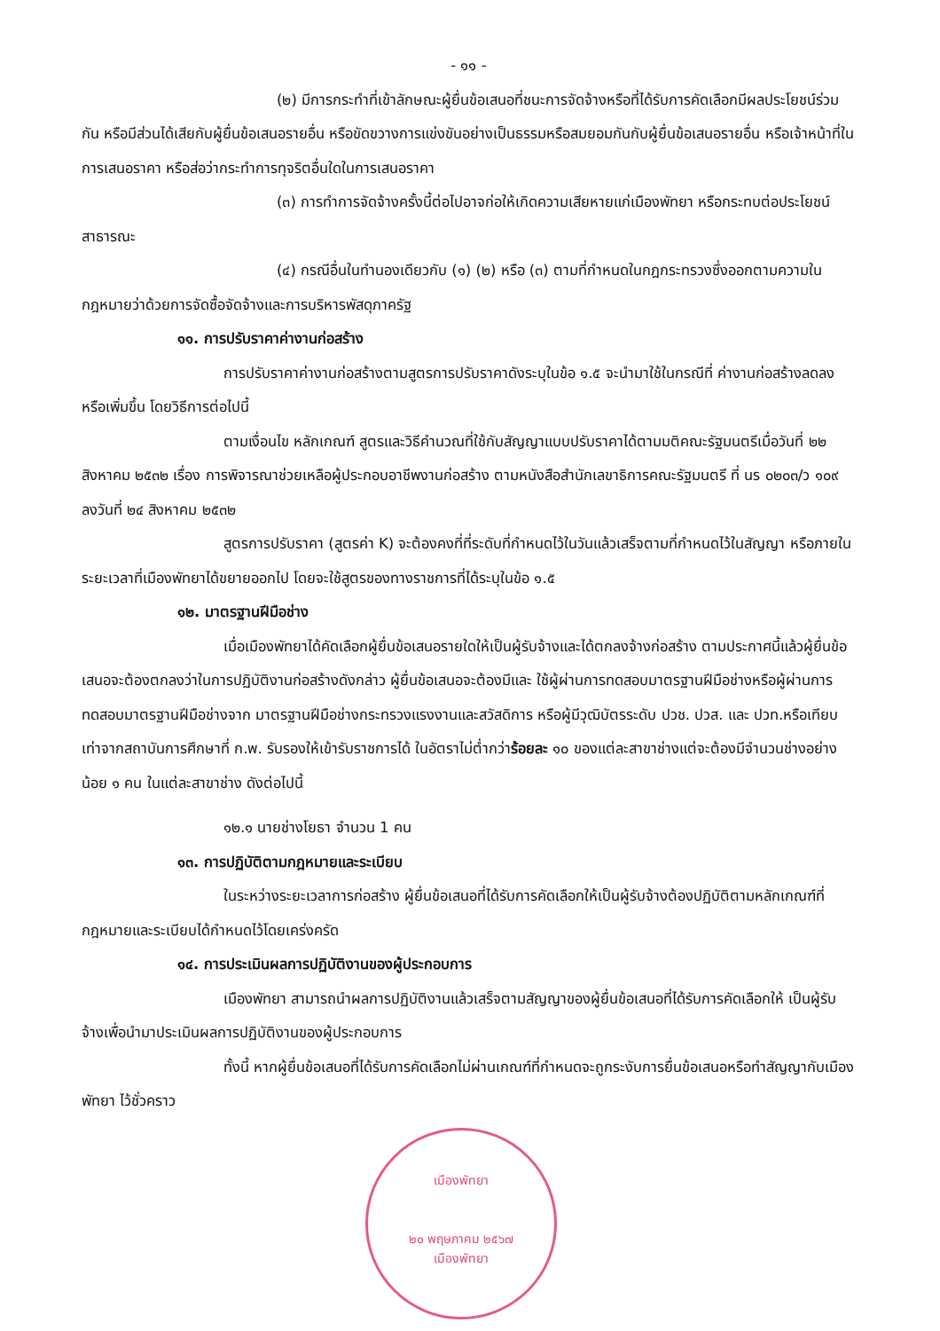- ๑๑ -
(๒) มีการกระทำที่เข้าลักษณะผู้ยื่นข้อเสนอที่ชนะการจัดจ้างหรือที่ได้รับการคัดเลือกมีผลประโยชน์ร่วมกัน หรือมีส่วนได้เสียกับผู้ยื่นข้อเสนอรายอื่น หรือขัดขวางการแข่งขันอย่างเป็นธรรมหรือสมยอมกันกับผู้ยื่นข้อเสนอรายอื่น หรือเจ้าหน้าที่ในการเสนอราคา หรือส่อว่ากระทำการทุจริตอื่นใดในการเสนอราคา
(๓) การทำการจัดจ้างครั้งนี้ต่อไปอาจก่อให้เกิดความเสียหายแก่เมืองพัทยา หรือกระทบต่อประโยชน์สาธารณะ
(๔) กรณีอื่นในทำนองเดียวกับ (๑) (๒) หรือ (๓) ตามที่กำหนดในกฎกระทรวงซึ่งออกตามความในกฎหมายว่าด้วยการจัดซื้อจัดจ้างและการบริหารพัสดุภาครัฐ
๑๑. การปรับราคาค่างานก่อสร้าง
การปรับราคาค่างานก่อสร้างตามสูตรการปรับราคาดังระบุในข้อ ๑.๕ จะนำมาใช้ในกรณีที่ ค่างานก่อสร้างลดลงหรือเพิ่มขึ้น โดยวิธีการต่อไปนี้
ตามเงื่อนไข หลักเกณฑ์ สูตรและวิธีคำนวณที่ใช้กับสัญญาแบบปรับราคาได้ตามมติคณะรัฐมนตรีเมื่อวันที่ ๒๒ สิงหาคม ๒๕๓๒ เรื่อง การพิจารณาช่วยเหลือผู้ประกอบอาชีพงานก่อสร้าง ตามหนังสือสำนักเลขาธิการคณะรัฐมนตรี ที่ นร ๐๒๐๓/ว ๑๐๙ ลงวันที่ ๒๔ สิงหาคม ๒๕๓๒
สูตรการปรับราคา (สูตรค่า K) จะต้องคงที่ที่ระดับที่กำหนดไว้ในวันแล้วเสร็จตามที่กำหนดไว้ในสัญญา หรือภายในระยะเวลาที่เมืองพัทยาได้ขยายออกไป โดยจะใช้สูตรของทางราชการที่ได้ระบุในข้อ ๑.๕
๑๒. มาตรฐานฝีมือช่าง
เมื่อเมืองพัทยาได้คัดเลือกผู้ยื่นข้อเสนอรายใดให้เป็นผู้รับจ้างและได้ตกลงจ้างก่อสร้าง ตามประกาศนี้แล้วผู้ยื่นข้อเสนอจะต้องตกลงว่าในการปฏิบัติงานก่อสร้างดังกล่าว ผู้ยื่นข้อเสนอจะต้องมีและ ใช้ผู้ผ่านการทดสอบมาตรฐานฝีมือช่างหรือผู้ผ่านการทดสอบมาตรฐานฝีมือช่างจาก มาตรฐานฝีมือช่างกระทรวงแรงงานและสวัสดิการ หรือผู้มีวุฒิบัตรระดับ ปวช. ปวส. และ ปวท.หรือเทียบเท่าจากสถาบันการศึกษาที่ ก.พ. รับรองให้เข้ารับราชการได้ ในอัตราไม่ต่ำกว่าร้อยละ ๑๐ ของแต่ละสาขาช่างแต่จะต้องมีจำนวนช่างอย่างน้อย ๑ คน ในแต่ละสาขาช่าง ดังต่อไปนี้
๑๒.๑ นายช่างโยธา จำนวน 1 คน
๑๓. การปฏิบัติตามกฎหมายและระเบียบ
ในระหว่างระยะเวลาการก่อสร้าง ผู้ยื่นข้อเสนอที่ได้รับการคัดเลือกให้เป็นผู้รับจ้างต้องปฏิบัติตามหลักเกณฑ์ที่กฎหมายและระเบียบได้กำหนดไว้โดยเคร่งครัด
๑๔. การประเมินผลการปฏิบัติงานของผู้ประกอบการ
เมืองพัทยา สามารถนำผลการปฏิบัติงานแล้วเสร็จตามสัญญาของผู้ยื่นข้อเสนอที่ได้รับการคัดเลือกให้ เป็นผู้รับจ้างเพื่อนำมาประเมินผลการปฏิบัติงานของผู้ประกอบการ
ทั้งนี้ หากผู้ยื่นข้อเสนอที่ได้รับการคัดเลือกไม่ผ่านเกณฑ์ที่กำหนดจะถูกระงับการยื่นข้อเสนอหรือทำสัญญากับเมืองพัทยา ไว้ชั่วคราว
เมืองพัทยา
๒๐ พฤษภาคม ๒๕๖๗
เมืองพัทยา